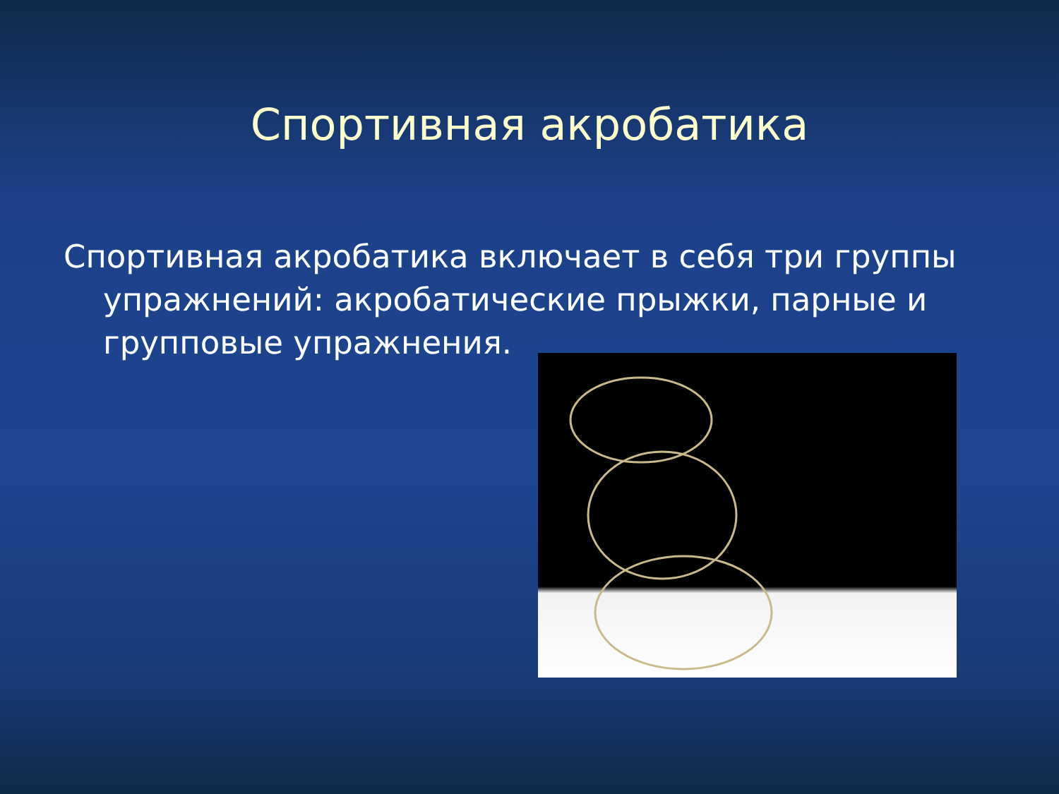Спортивная акробатика
Спортивная акробатика включает в себя три группы упражнений: акробатические прыжки, парные и групповые упражнения.